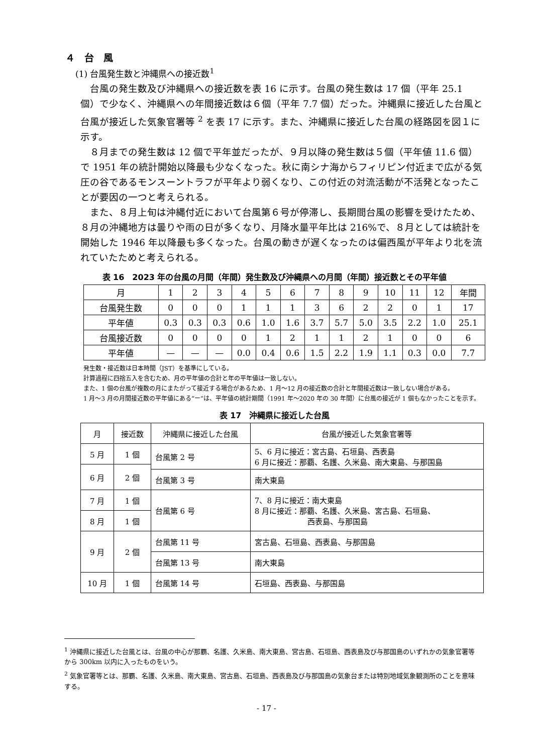４　台　風
(1) 台風発生数と沖縄県への接近数<sup>1</sup>
台風の発生数及び沖縄県への接近数を表 16 に示す。台風の発生数は 17 個（平年 25.1 個）で少なく、沖縄県への年間接近数は６個（平年 7.7 個）だった。沖縄県に接近した台風と台風が接近した気象官署等 <sup>2</sup> を表 17 に示す。また、沖縄県に接近した台風の経路図を図１に示す。
８月までの発生数は 12 個で平年並だったが、９月以降の発生数は５個（平年値 11.6 個）で 1951 年の統計開始以降最も少なくなった。秋に南シナ海からフィリピン付近まで広がる気圧の谷であるモンスーントラフが平年より弱くなり、この付近の対流活動が不活発となったことが要因の一つと考えられる。
また、８月上旬は沖縄付近において台風第６号が停滞し、長期間台風の影響を受けたため、８月の沖縄地方は曇りや雨の日が多くなり、月降水量平年比は 216%で、８月としては統計を開始した 1946 年以降最も多くなった。台風の動きが遅くなったのは偏西風が平年より北を流れていたためと考えられる。
表 16　2023 年の台風の月間（年間）発生数及び沖縄県への月間（年間）接近数とその平年値
| 月 | 1 | 2 | 3 | 4 | 5 | 6 | 7 | 8 | 9 | 10 | 11 | 12 | 年間 |
| 台風発生数 | 0 | 0 | 0 | 1 | 1 | 1 | 3 | 6 | 2 | 2 | 0 | 1 | 17 |
| 平年値 | 0.3 | 0.3 | 0.3 | 0.6 | 1.0 | 1.6 | 3.7 | 5.7 | 5.0 | 3.5 | 2.2 | 1.0 | 25.1 |
| 台風接近数 | 0 | 0 | 0 | 0 | 1 | 2 | 1 | 1 | 2 | 1 | 0 | 0 | 6 |
| 平年値 | — | — | — | 0.0 | 0.4 | 0.6 | 1.5 | 2.2 | 1.9 | 1.1 | 0.3 | 0.0 | 7.7 |
発生数・接近数は日本時間（JST）を基準にしている。
計算過程に四捨五入を含むため、月の平年値の合計と年の平年値は一致しない。
また、1 個の台風が複数の月にまたがって接近する場合があるため、1 月～12 月の接近数の合計と年間接近数は一致しない場合がある。
1 月～3 月の月間接近数の平年値にある“ー”は、平年値の統計期間（1991 年～2020 年の 30 年間）に台風の接近が 1 個もなかったことを示す。
表 17　沖縄県に接近した台風
| 月 | 接近数 | 沖縄県に接近した台風 | 台風が接近した気象官署等 |
| 5 月 | 1 個 | 台風第 2 号 | 5、6 月に接近：宮古島、石垣島、西表島 6 月に接近：那覇、名護、久米島、南大東島、与那国島 |
| 6 月 | 2 個 | | |
| | | 台風第 3 号 | 南大東島 |
| 7 月 | 1 個 | 台風第 6 号 | 7、8 月に接近：南大東島 8 月に接近：那覇、名護、久米島、宮古島、石垣島、 西表島、与那国島 |
| 8 月 | 1 個 | | |
| 9 月 | 2 個 | 台風第 11 号 | 宮古島、石垣島、西表島、与那国島 |
| | | 台風第 13 号 | 南大東島 |
| 10 月 | 1 個 | 台風第 14 号 | 石垣島、西表島、与那国島 |
<sup>1</sup> 沖縄県に接近した台風とは、台風の中心が那覇、名護、久米島、南大東島、宮古島、石垣島、西表島及び与那国島のいずれかの気象官署等から 300km 以内に入ったものをいう。
<sup>2</sup> 気象官署等とは、那覇、名護、久米島、南大東島、宮古島、石垣島、西表島及び与那国島の気象台または特別地域気象観測所のことを意味する。
- 17 -